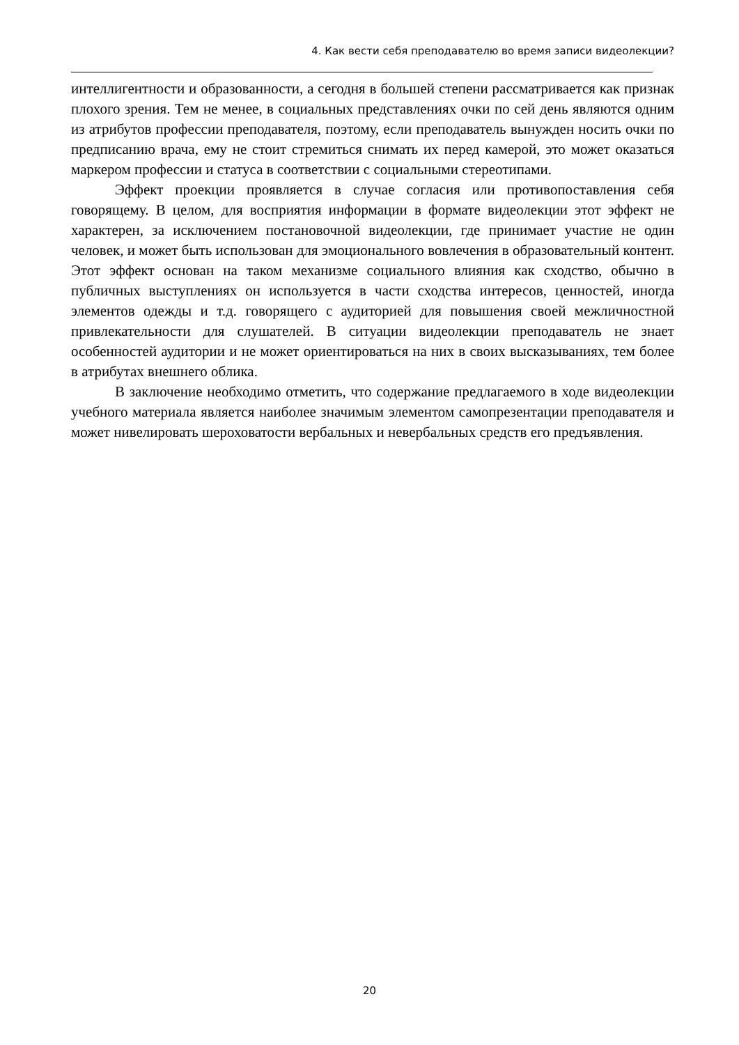4. Как вести себя преподавателю во время записи видеолекции?
интеллигентности и образованности, а сегодня в большей степени рассматривается как признак плохого зрения. Тем не менее, в социальных представлениях очки по сей день являются одним из атрибутов профессии преподавателя, поэтому, если преподаватель вынужден носить очки по предписанию врача, ему не стоит стремиться снимать их перед камерой, это может оказаться маркером профессии и статуса в соответствии с социальными стереотипами.
Эффект проекции проявляется в случае согласия или противопоставления себя говорящему. В целом, для восприятия информации в формате видеолекции этот эффект не характерен, за исключением постановочной видеолекции, где принимает участие не один человек, и может быть использован для эмоционального вовлечения в образовательный контент. Этот эффект основан на таком механизме социального влияния как сходство, обычно в публичных выступлениях он используется в части сходства интересов, ценностей, иногда элементов одежды и т.д. говорящего с аудиторией для повышения своей межличностной привлекательности для слушателей. В ситуации видеолекции преподаватель не знает особенностей аудитории и не может ориентироваться на них в своих высказываниях, тем более в атрибутах внешнего облика.
В заключение необходимо отметить, что содержание предлагаемого в ходе видеолекции учебного материала является наиболее значимым элементом самопрезентации преподавателя и может нивелировать шероховатости вербальных и невербальных средств его предъявления.
20